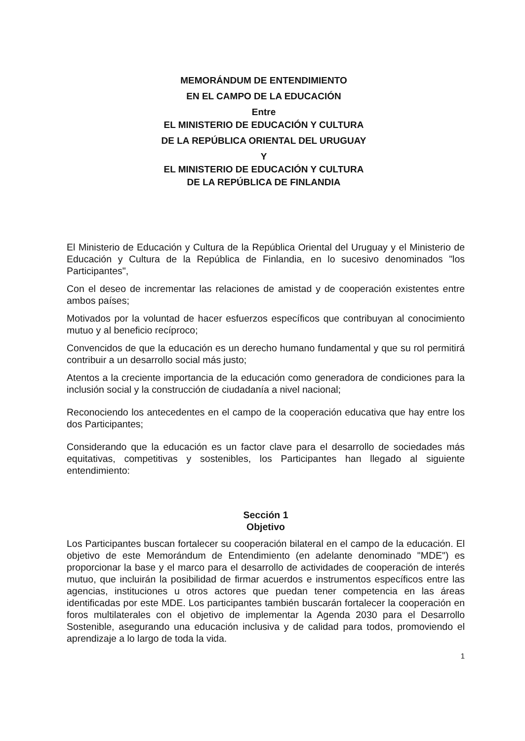MEMORÁNDUM DE ENTENDIMIENTO
EN EL CAMPO DE LA EDUCACIÓN
Entre
EL MINISTERIO DE EDUCACIÓN Y CULTURA
DE LA REPÚBLICA ORIENTAL DEL URUGUAY
Y
EL MINISTERIO DE EDUCACIÓN Y CULTURA
DE LA REPÚBLICA DE FINLANDIA
El Ministerio de Educación y Cultura de la República Oriental del Uruguay y el Ministerio de Educación y Cultura de la República de Finlandia, en lo sucesivo denominados "los Participantes",
Con el deseo de incrementar las relaciones de amistad y de cooperación existentes entre ambos países;
Motivados por la voluntad de hacer esfuerzos específicos que contribuyan al conocimiento mutuo y al beneficio recíproco;
Convencidos de que la educación es un derecho humano fundamental y que su rol permitirá contribuir a un desarrollo social más justo;
Atentos a la creciente importancia de la educación como generadora de condiciones para la inclusión social y la construcción de ciudadanía a nivel nacional;
Reconociendo los antecedentes en el campo de la cooperación educativa que hay entre los dos Participantes;
Considerando que la educación es un factor clave para el desarrollo de sociedades más equitativas, competitivas y sostenibles, los Participantes han llegado al siguiente entendimiento:
Sección 1
Objetivo
Los Participantes buscan fortalecer su cooperación bilateral en el campo de la educación. El objetivo de este Memorándum de Entendimiento (en adelante denominado "MDE") es proporcionar la base y el marco para el desarrollo de actividades de cooperación de interés mutuo, que incluirán la posibilidad de firmar acuerdos e instrumentos específicos entre las agencias, instituciones u otros actores que puedan tener competencia en las áreas identificadas por este MDE. Los participantes también buscarán fortalecer la cooperación en foros multilaterales con el objetivo de implementar la Agenda 2030 para el Desarrollo Sostenible, asegurando una educación inclusiva y de calidad para todos, promoviendo el aprendizaje a lo largo de toda la vida.
1